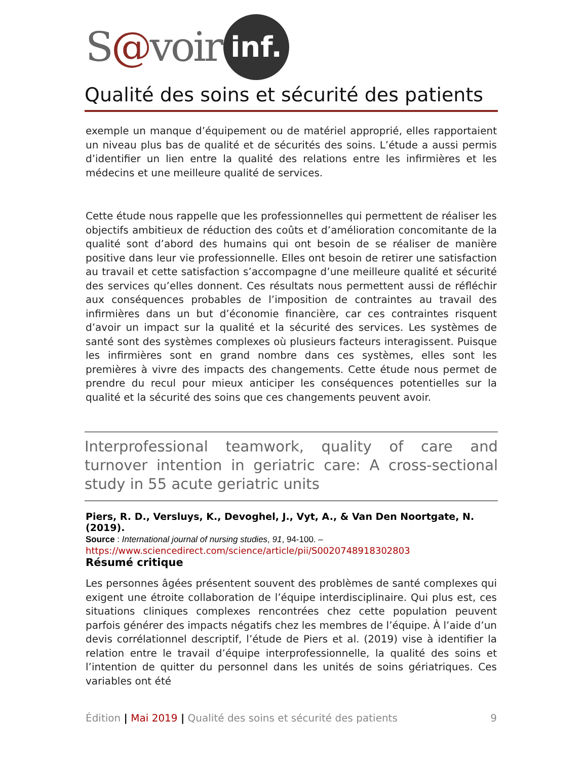S@voir inf.
Qualité des soins et sécurité des patients
exemple un manque d’équipement ou de matériel approprié, elles rapportaient un niveau plus bas de qualité et de sécurités des soins. L’étude a aussi permis d’identifier un lien entre la qualité des relations entre les infirmières et les médecins et une meilleure qualité de services.
Cette étude nous rappelle que les professionnelles qui permettent de réaliser les objectifs ambitieux de réduction des coûts et d’amélioration concomitante de la qualité sont d’abord des humains qui ont besoin de se réaliser de manière positive dans leur vie professionnelle. Elles ont besoin de retirer une satisfaction au travail et cette satisfaction s’accompagne d’une meilleure qualité et sécurité des services qu’elles donnent. Ces résultats nous permettent aussi de réfléchir aux conséquences probables de l’imposition de contraintes au travail des infirmières dans un but d’économie financière, car ces contraintes risquent d’avoir un impact sur la qualité et la sécurité des services. Les systèmes de santé sont des systèmes complexes où plusieurs facteurs interagissent. Puisque les infirmières sont en grand nombre dans ces systèmes, elles sont les premières à vivre des impacts des changements. Cette étude nous permet de prendre du recul pour mieux anticiper les conséquences potentielles sur la qualité et la sécurité des soins que ces changements peuvent avoir.
Interprofessional teamwork, quality of care and turnover intention in geriatric care: A cross-sectional study in 55 acute geriatric units
Piers, R. D., Versluys, K., Devoghel, J., Vyt, A., & Van Den Noortgate, N. (2019).
Source : International journal of nursing studies, 91, 94-100. –
https://www.sciencedirect.com/science/article/pii/S0020748918302803
Résumé critique
Les personnes âgées présentent souvent des problèmes de santé complexes qui exigent une étroite collaboration de l’équipe interdisciplinaire. Qui plus est, ces situations cliniques complexes rencontrées chez cette population peuvent parfois générer des impacts négatifs chez les membres de l’équipe. À l’aide d’un devis corrélationnel descriptif, l’étude de Piers et al. (2019) vise à identifier la relation entre le travail d’équipe interprofessionnelle, la qualité des soins et l’intention de quitter du personnel dans les unités de soins gériatriques. Ces variables ont été
Édition | Mai 2019 | Qualité des soins et sécurité des patients 9